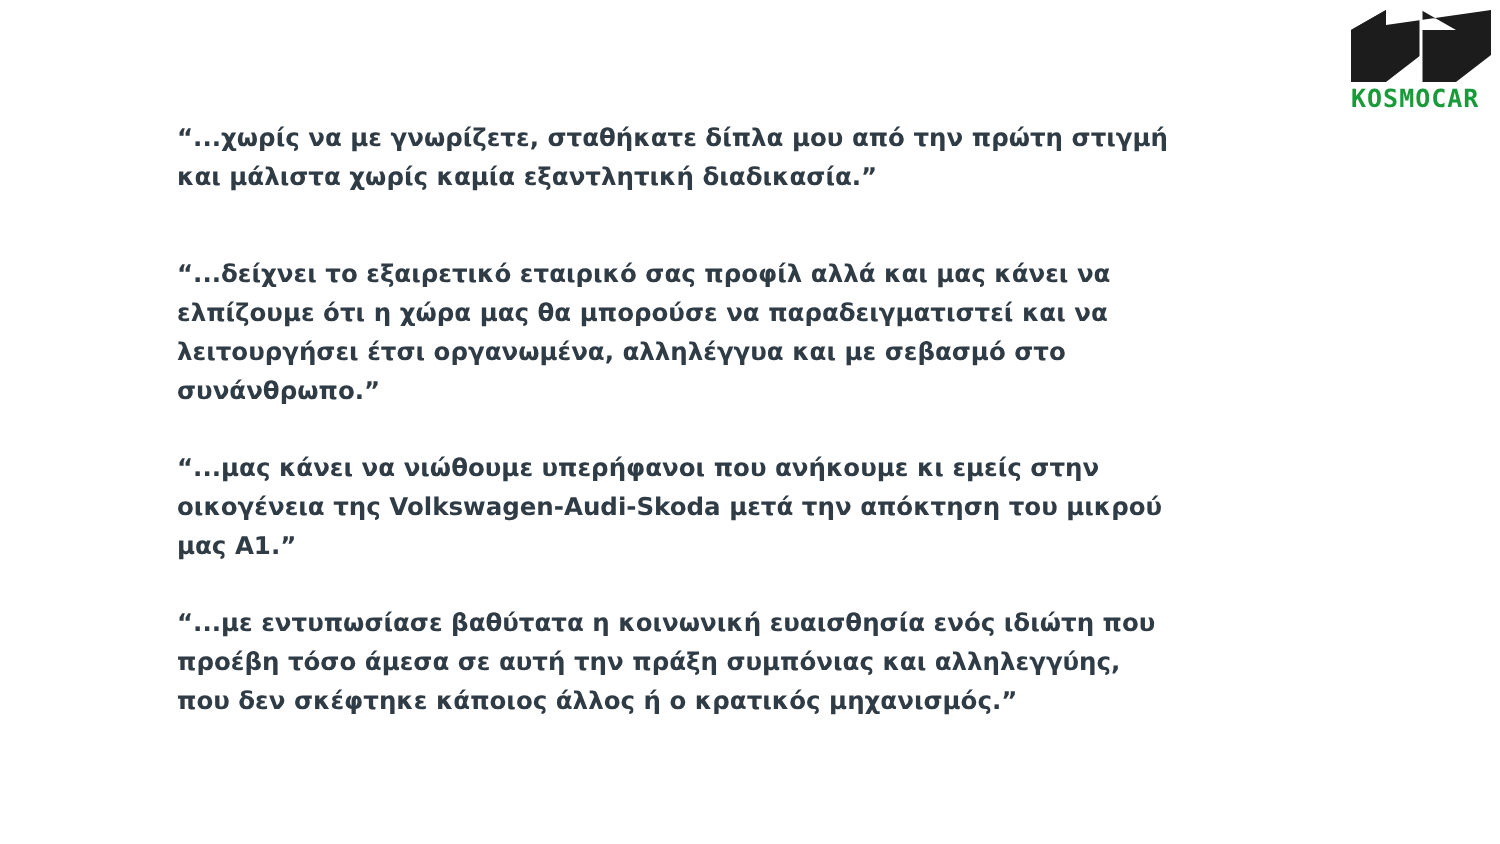KOSMOCAR
“...χωρίς να με γνωρίζετε, σταθήκατε δίπλα μου από την πρώτη στιγμή και μάλιστα χωρίς καμία εξαντλητική διαδικασία.”
“...δείχνει το εξαιρετικό εταιρικό σας προφίλ αλλά και μας κάνει να ελπίζουμε ότι η χώρα μας θα μπορούσε να παραδειγματιστεί και να λειτουργήσει έτσι οργανωμένα, αλληλέγγυα και με σεβασμό στο συνάνθρωπο.”
“...μας κάνει να νιώθουμε υπερήφανοι που ανήκουμε κι εμείς στην οικογένεια της Volkswagen-Audi-Skoda μετά την απόκτηση του μικρού μας A1.”
“...με εντυπωσίασε βαθύτατα η κοινωνική ευαισθησία ενός ιδιώτη που προέβη τόσο άμεσα σε αυτή την πράξη συμπόνιας και αλληλεγγύης, που δεν σκέφτηκε κάποιος άλλος ή ο κρατικός μηχανισμός.”